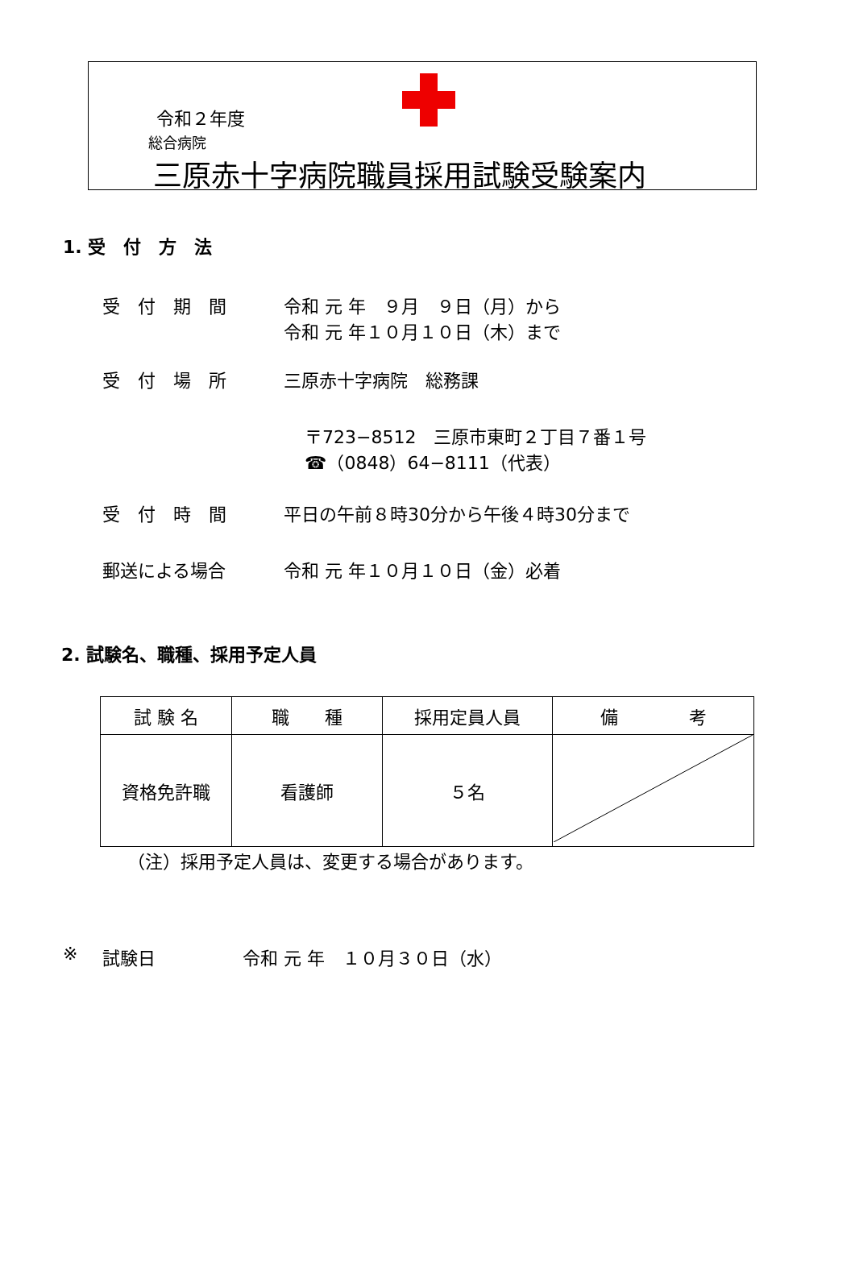令和２年度
総合病院
三原赤十字病院職員採用試験受験案内
1. 受　付　方　法
受　付　期　間 令和 元 年　９月　９日（月）から
令和 元 年１０月１０日（木）まで
受　付　場　所 三原赤十字病院　総務課
〒723−8512　三原市東町２丁目７番１号
☎（0848）64−8111（代表）
受　付　時　間 平日の午前８時30分から午後４時30分まで
郵送による場合 令和 元 年１０月１０日（金）必着
2. 試験名、職種、採用予定人員
| 試 験 名 | 職 種 | 採用定員人員 | 備 考 |
| --- | --- | --- | --- |
| 資格免許職 | 看護師 | ５名 | |
（注）採用予定人員は、変更する場合があります。
※ 試験日 令和 元 年　１０月３０日（水）